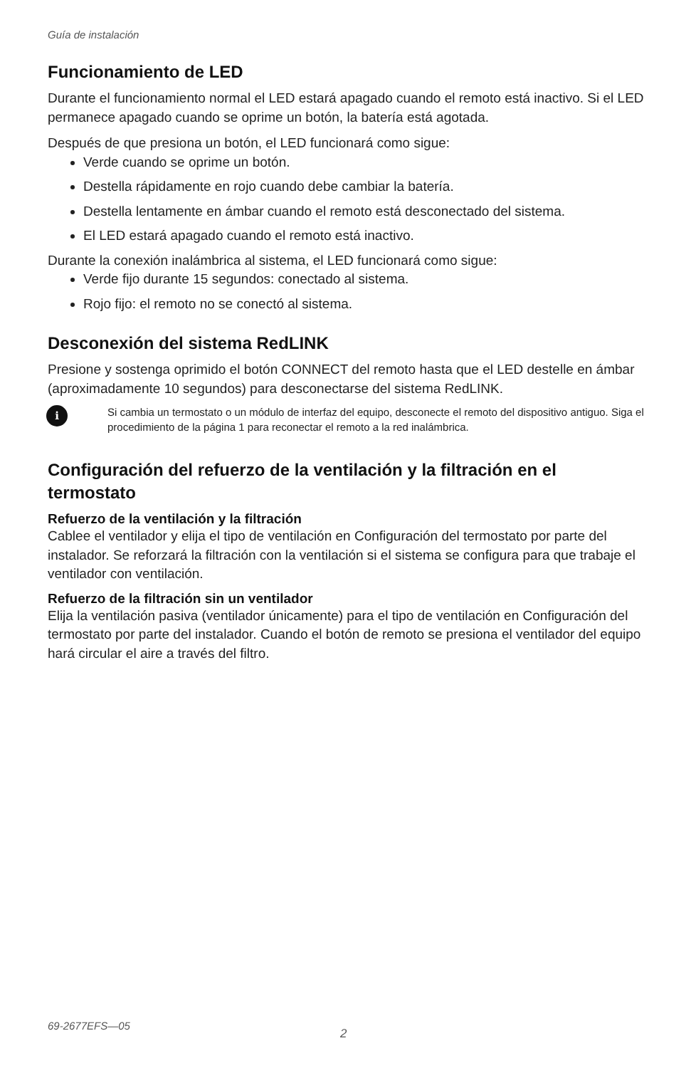Guía de instalación
Funcionamiento de LED
Durante el funcionamiento normal el LED estará apagado cuando el remoto está inactivo. Si el LED permanece apagado cuando se oprime un botón, la batería está agotada.
Después de que presiona un botón, el LED funcionará como sigue:
Verde cuando se oprime un botón.
Destella rápidamente en rojo cuando debe cambiar la batería.
Destella lentamente en ámbar cuando el remoto está desconectado del sistema.
El LED estará apagado cuando el remoto está inactivo.
Durante la conexión inalámbrica al sistema, el LED funcionará como sigue:
Verde fijo durante 15 segundos: conectado al sistema.
Rojo fijo: el remoto no se conectó al sistema.
Desconexión del sistema RedLINK
Presione y sostenga oprimido el botón CONNECT del remoto hasta que el LED destelle en ámbar (aproximadamente 10 segundos) para desconectarse del sistema RedLINK.
i
Si cambia un termostato o un módulo de interfaz del equipo, desconecte el remoto del dispositivo antiguo. Siga el procedimiento de la página 1 para reconectar el remoto a la red inalámbrica.
Configuración del refuerzo de la ventilación y la filtración en el termostato
Refuerzo de la ventilación y la filtración
Cablee el ventilador y elija el tipo de ventilación en Configuración del termostato por parte del instalador. Se reforzará la filtración con la ventilación si el sistema se configura para que trabaje el ventilador con ventilación.
Refuerzo de la filtración sin un ventilador
Elija la ventilación pasiva (ventilador únicamente) para el tipo de ventilación en Configuración del termostato por parte del instalador. Cuando el botón de remoto se presiona el ventilador del equipo hará circular el aire a través del filtro.
69-2677EFS—05
2